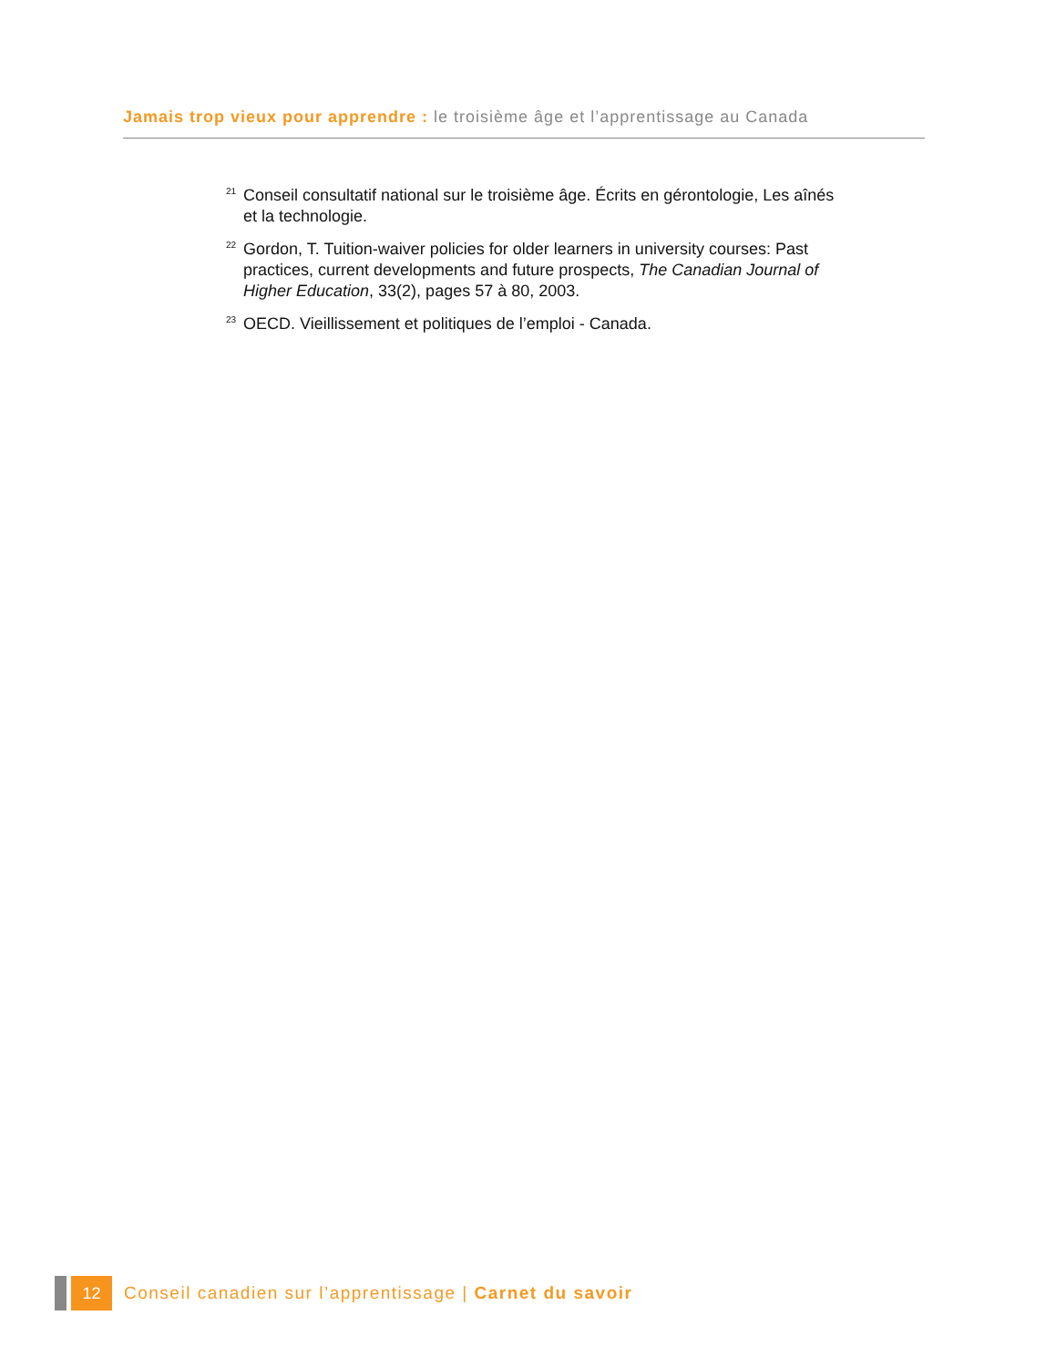Jamais trop vieux pour apprendre : le troisième âge et l’apprentissage au Canada
<sup>21</sup> Conseil consultatif national sur le troisième âge. Écrits en gérontologie, Les aînés et la technologie.
<sup>22</sup> Gordon, T. Tuition-waiver policies for older learners in university courses: Past practices, current developments and future prospects, The Canadian Journal of Higher Education, 33(2), pages 57 à 80, 2003.
<sup>23</sup>OECD. Vieillissement et politiques de l’emploi - Canada.
12
Conseil canadien sur l’apprentissage | Carnet du savoir